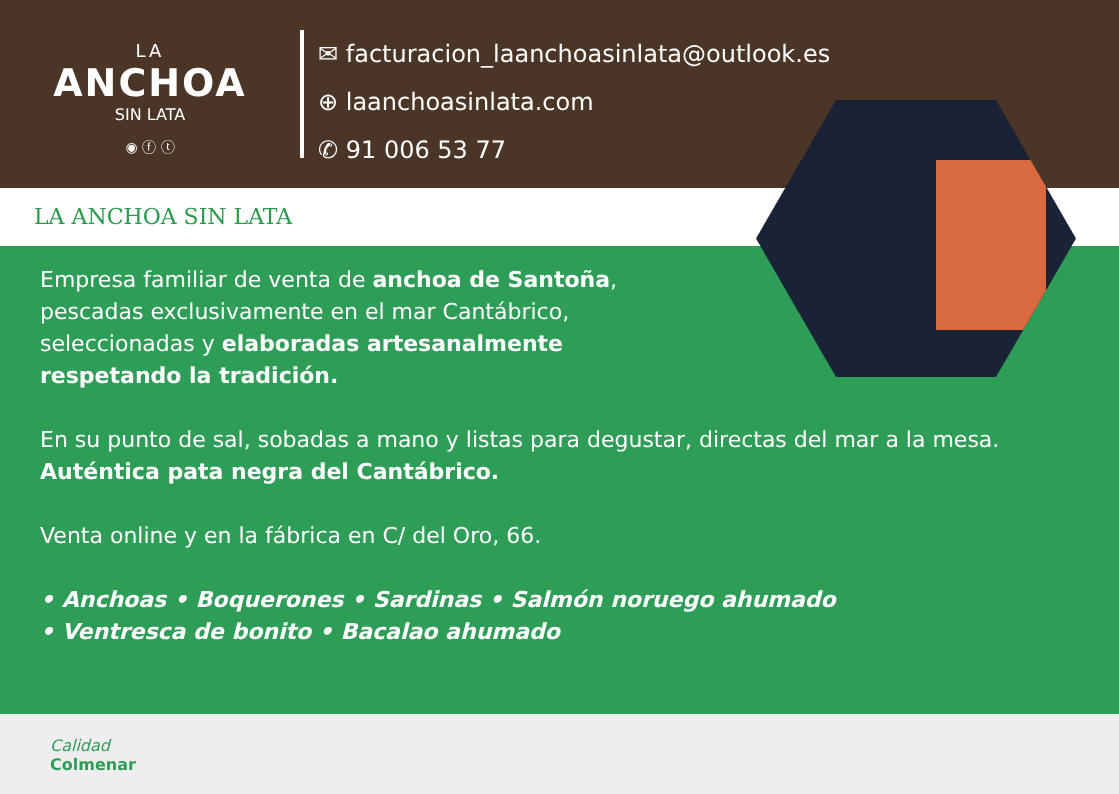LA
ANCHOA
SIN LATA
◉ ⓕ ⓣ
✉ facturacion_laanchoasinlata@outlook.es
⊕ laanchoasinlata.com
✆ 91 006 53 77
LA ANCHOA SIN LATA
Empresa familiar de venta de anchoa de Santoña,
pescadas exclusivamente en el mar Cantábrico,
seleccionadas y elaboradas artesanalmente
respetando la tradición.
En su punto de sal, sobadas a mano y listas para degustar, directas del mar a la mesa. Auténtica pata negra del Cantábrico.
Venta online y en la fábrica en C/ del Oro, 66.
• Anchoas • Boquerones • Sardinas • Salmón noruego ahumado
• Ventresca de bonito • Bacalao ahumado
Calidad
Colmenar